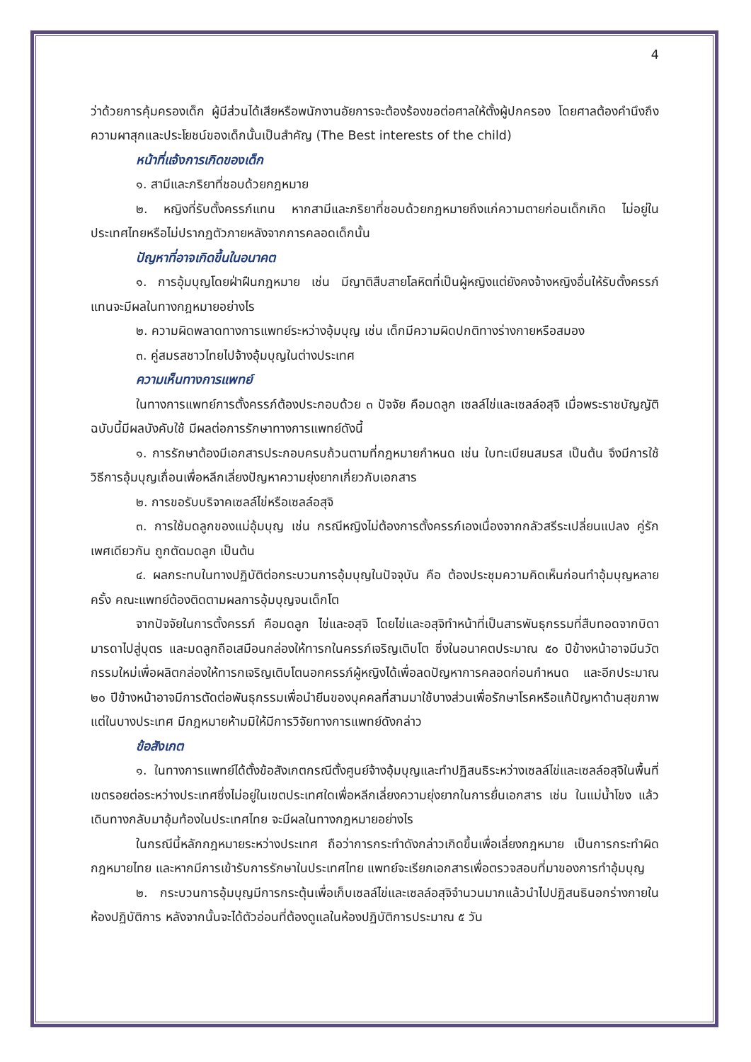4
ว่าด้วยการคุ้มครองเด็ก ผู้มีส่วนได้เสียหรือพนักงานอัยการจะต้องร้องขอต่อศาลให้ตั้งผู้ปกครอง โดยศาลต้องคำนึงถึงความผาสุกและประโยชน์ของเด็กนั้นเป็นสำคัญ (The Best interests of the child)
หน้าที่แจ้งการเกิดของเด็ก
๑. สามีและภริยาที่ชอบด้วยกฎหมาย
๒. หญิงที่รับตั้งครรภ์แทน หากสามีและภริยาที่ชอบด้วยกฎหมายถึงแก่ความตายก่อนเด็กเกิด ไม่อยู่ในประเทศไทยหรือไม่ปรากฏตัวภายหลังจากการคลอดเด็กนั้น
ปัญหาที่อาจเกิดขึ้นในอนาคต
๑. การอุ้มบุญโดยฝ่าฝืนกฎหมาย เช่น มีญาติสืบสายโลหิตที่เป็นผู้หญิงแต่ยังคงจ้างหญิงอื่นให้รับตั้งครรภ์แทนจะมีผลในทางกฎหมายอย่างไร
๒. ความผิดพลาดทางการแพทย์ระหว่างอุ้มบุญ เช่น เด็กมีความผิดปกติทางร่างกายหรือสมอง
๓. คู่สมรสชาวไทยไปจ้างอุ้มบุญในต่างประเทศ
ความเห็นทางการแพทย์
ในทางการแพทย์การตั้งครรภ์ต้องประกอบด้วย ๓ ปัจจัย คือมดลูก เซลล์ไข่และเซลล์อสุจิ เมื่อพระราชบัญญัติฉบับนี้มีผลบังคับใช้ มีผลต่อการรักษาทางการแพทย์ดังนี้
๑. การรักษาต้องมีเอกสารประกอบครบถ้วนตามที่กฎหมายกำหนด เช่น ใบทะเบียนสมรส เป็นต้น จึงมีการใช้วิธีการอุ้มบุญเถื่อนเพื่อหลีกเลี่ยงปัญหาความยุ่งยากเกี่ยวกับเอกสาร
๒. การขอรับบริจาคเซลล์ไข่หรือเซลล์อสุจิ
๓. การใช้มดลูกของแม่อุ้มบุญ เช่น กรณีหญิงไม่ต้องการตั้งครรภ์เองเนื่องจากกลัวสรีระเปลี่ยนแปลง คู่รักเพศเดียวกัน ถูกตัดมดลูก เป็นต้น
๔. ผลกระทบในทางปฏิบัติต่อกระบวนการอุ้มบุญในปัจจุบัน คือ ต้องประชุมความคิดเห็นก่อนทำอุ้มบุญหลายครั้ง คณะแพทย์ต้องติดตามผลการอุ้มบุญจนเด็กโต
จากปัจจัยในการตั้งครรภ์ คือมดลูก ไข่และอสุจิ โดยไข่และอสุจิทำหน้าที่เป็นสารพันธุกรรมที่สืบทอดจากบิดามารดาไปสู่บุตร และมดลูกถือเสมือนกล่องให้ทารกในครรภ์เจริญเติบโต ซึ่งในอนาคตประมาณ ๕๐ ปีข้างหน้าอาจมีนวัตกรรมใหม่เพื่อผลิตกล่องให้ทารกเจริญเติบโตนอกครรภ์ผู้หญิงได้เพื่อลดปัญหาการคลอดก่อนกำหนด และอีกประมาณ ๒๐ ปีข้างหน้าอาจมีการตัดต่อพันธุกรรมเพื่อนำยีนของบุคคลที่สามมาใช้บางส่วนเพื่อรักษาโรคหรือแก้ปัญหาด้านสุขภาพ แต่ในบางประเทศ มีกฎหมายห้ามมิให้มีการวิจัยทางการแพทย์ดังกล่าว
ข้อสังเกต
๑. ในทางการแพทย์ได้ตั้งข้อสังเกตกรณีตั้งศูนย์จ้างอุ้มบุญและทำปฏิสนธิระหว่างเซลล์ไข่และเซลล์อสุจิในพื้นที่เขตรอยต่อระหว่างประเทศซึ่งไม่อยู่ในเขตประเทศใดเพื่อหลีกเลี่ยงความยุ่งยากในการยื่นเอกสาร เช่น ในแม่น้ำโขง แล้วเดินทางกลับมาอุ้มท้องในประเทศไทย จะมีผลในทางกฎหมายอย่างไร
ในกรณีนี้หลักกฎหมายระหว่างประเทศ ถือว่าการกระทำดังกล่าวเกิดขึ้นเพื่อเลี่ยงกฎหมาย เป็นการกระทำผิดกฎหมายไทย และหากมีการเข้ารับการรักษาในประเทศไทย แพทย์จะเรียกเอกสารเพื่อตรวจสอบที่มาของการทำอุ้มบุญ
๒. กระบวนการอุ้มบุญมีการกระตุ้นเพื่อเก็บเซลล์ไข่และเซลล์อสุจิจำนวนมากแล้วนำไปปฏิสนธินอกร่างกายในห้องปฏิบัติการ หลังจากนั้นจะได้ตัวอ่อนที่ต้องดูแลในห้องปฏิบัติการประมาณ ๕ วัน